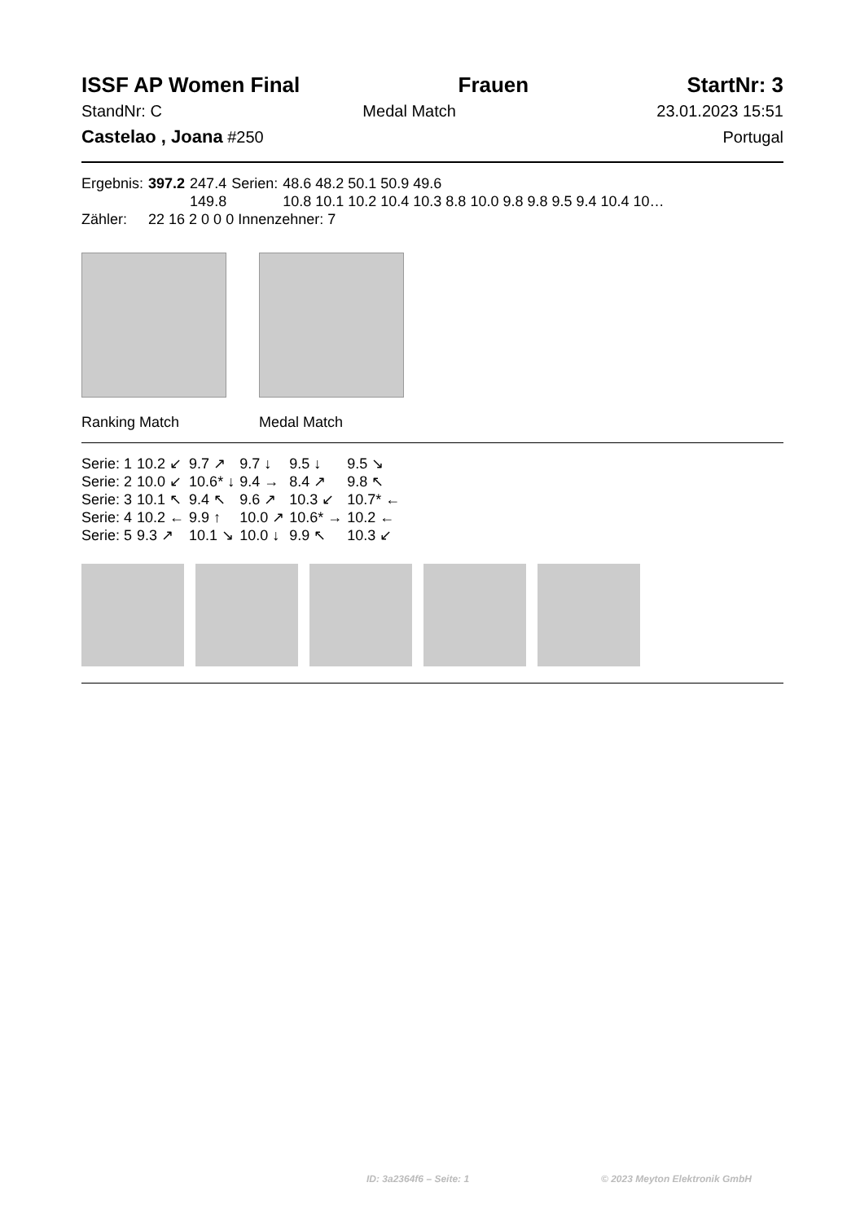ISSF AP Women Final Frauen StartNr: 3
StandNr: C Medal Match 23.01.2023 15:51
Castelao , Joana #250 Portugal
| Ergebnis: | 397.2 | 247.4 | Serien: | 48.6 48.2 50.1 50.9 49.6 |
| | | 149.8 | | 10.8 10.1 10.2 10.4 10.3 8.8 10.0 9.8 9.8 9.5 9.4 10.4 10… |
| Zähler: | 22 16 2 0 0 0 Innenzehner: 7 | | | |
Ranking Match Medal Match
| Serie: 1 | 10.2 ↙ | 9.7 ↗ | 9.7 ↓ | 9.5 ↓ | 9.5 ↘ |
| Serie: 2 | 10.0 ↙ | 10.6* ↓ | 9.4 → | 8.4 ↗ | 9.8 ↖ |
| Serie: 3 | 10.1 ↖ | 9.4 ↖ | 9.6 ↗ | 10.3 ↙ | 10.7* ← |
| Serie: 4 | 10.2 ← | 9.9 ↑ | 10.0 ↗ | 10.6* → | 10.2 ← |
| Serie: 5 | 9.3 ↗ | 10.1 ↘ | 10.0 ↓ | 9.9 ↖ | 10.3 ↙ |
ID: 3a2364f6 – Seite: 1 © 2023 Meyton Elektronik GmbH